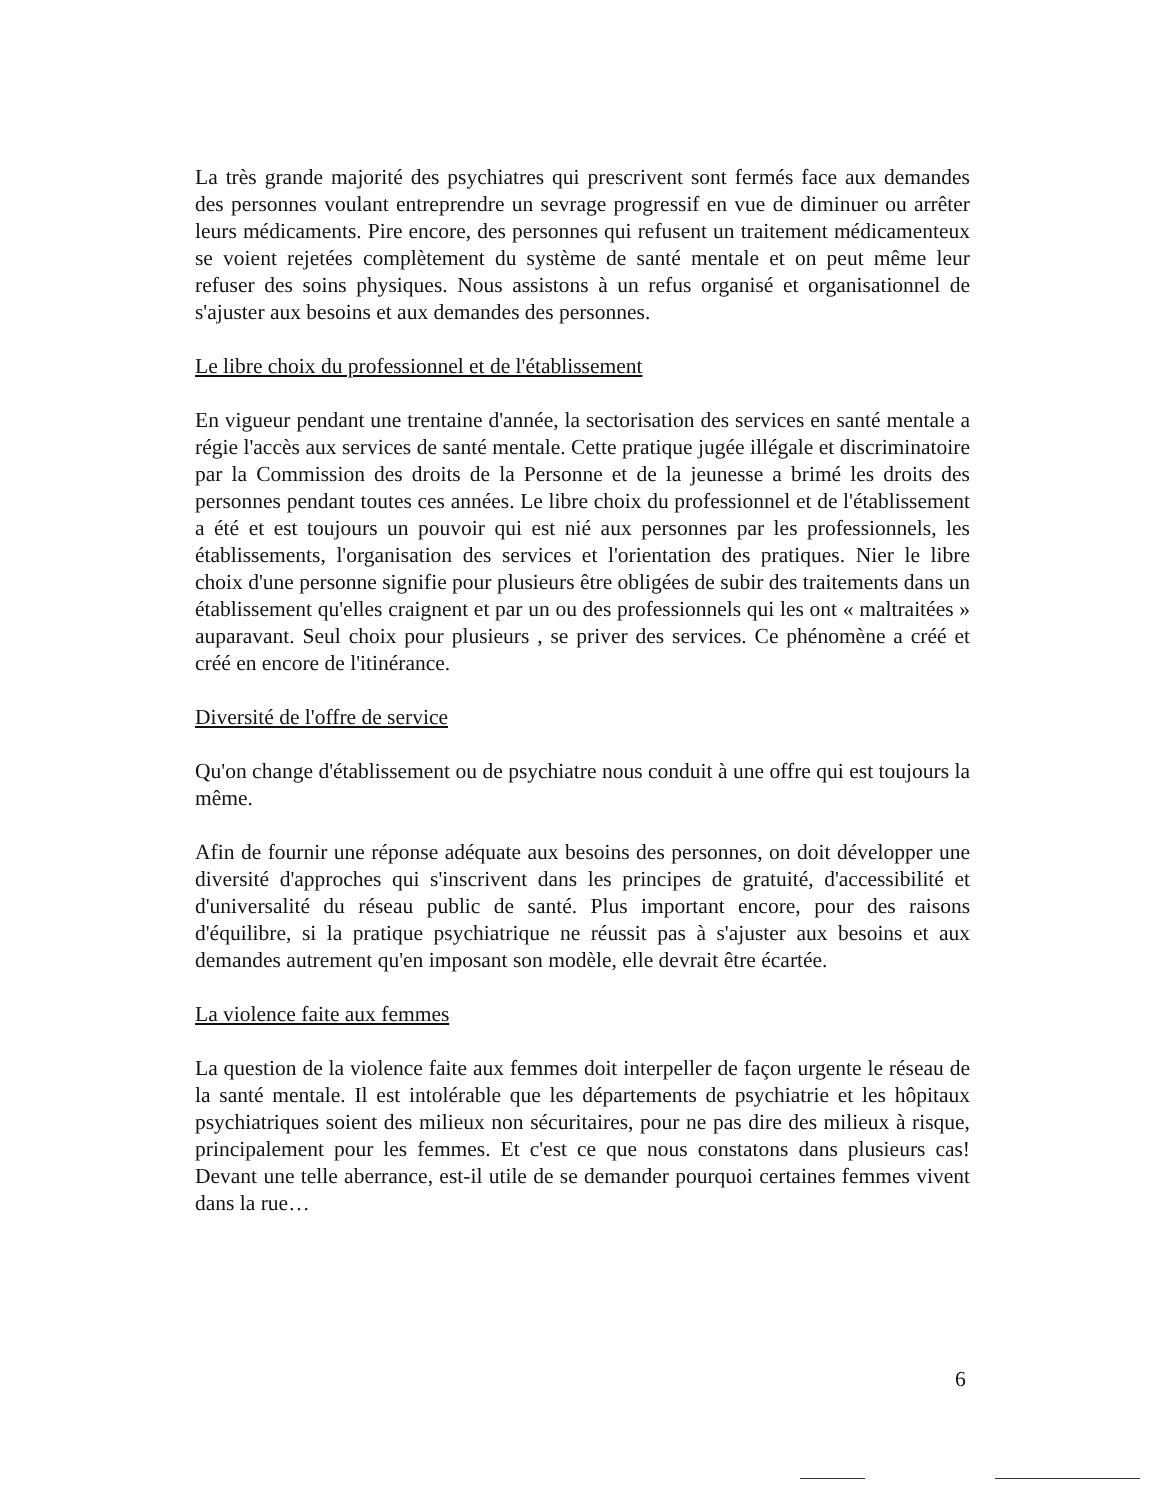La très grande majorité des psychiatres qui prescrivent sont fermés face aux demandes des personnes voulant entreprendre un sevrage progressif en vue de diminuer ou arrêter leurs médicaments. Pire encore, des personnes qui refusent un traitement médicamenteux se voient rejetées complètement du système de santé mentale et on peut même leur refuser des soins physiques. Nous assistons à un refus organisé et organisationnel de s'ajuster aux besoins et aux demandes des personnes.
Le libre choix du professionnel et de l'établissement
En vigueur pendant une trentaine d'année, la sectorisation des services en santé mentale a régie l'accès aux services de santé mentale. Cette pratique jugée illégale et discriminatoire par la Commission des droits de la Personne et de la jeunesse a brimé les droits des personnes pendant toutes ces années. Le libre choix du professionnel et de l'établissement a été et est toujours un pouvoir qui est nié aux personnes par les professionnels, les établissements, l'organisation des services et l'orientation des pratiques. Nier le libre choix d'une personne signifie pour plusieurs être obligées de subir des traitements dans un établissement qu'elles craignent et par un ou des professionnels qui les ont « maltraitées » auparavant. Seul choix pour plusieurs , se priver des services. Ce phénomène a créé et créé en encore de l'itinérance.
Diversité de l'offre de service
Qu'on change d'établissement ou de psychiatre nous conduit à une offre qui est toujours la même.
Afin de fournir une réponse adéquate aux besoins des personnes, on doit développer une diversité d'approches qui s'inscrivent dans les principes de gratuité, d'accessibilité et d'universalité du réseau public de santé. Plus important encore, pour des raisons d'équilibre, si la pratique psychiatrique ne réussit pas à s'ajuster aux besoins et aux demandes autrement qu'en imposant son modèle, elle devrait être écartée.
La violence faite aux femmes
La question de la violence faite aux femmes doit interpeller de façon urgente le réseau de la santé mentale. Il est intolérable que les départements de psychiatrie et les hôpitaux psychiatriques soient des milieux non sécuritaires, pour ne pas dire des milieux à risque, principalement pour les femmes. Et c'est ce que nous constatons dans plusieurs cas! Devant une telle aberrance, est-il utile de se demander pourquoi certaines femmes vivent dans la rue…
6